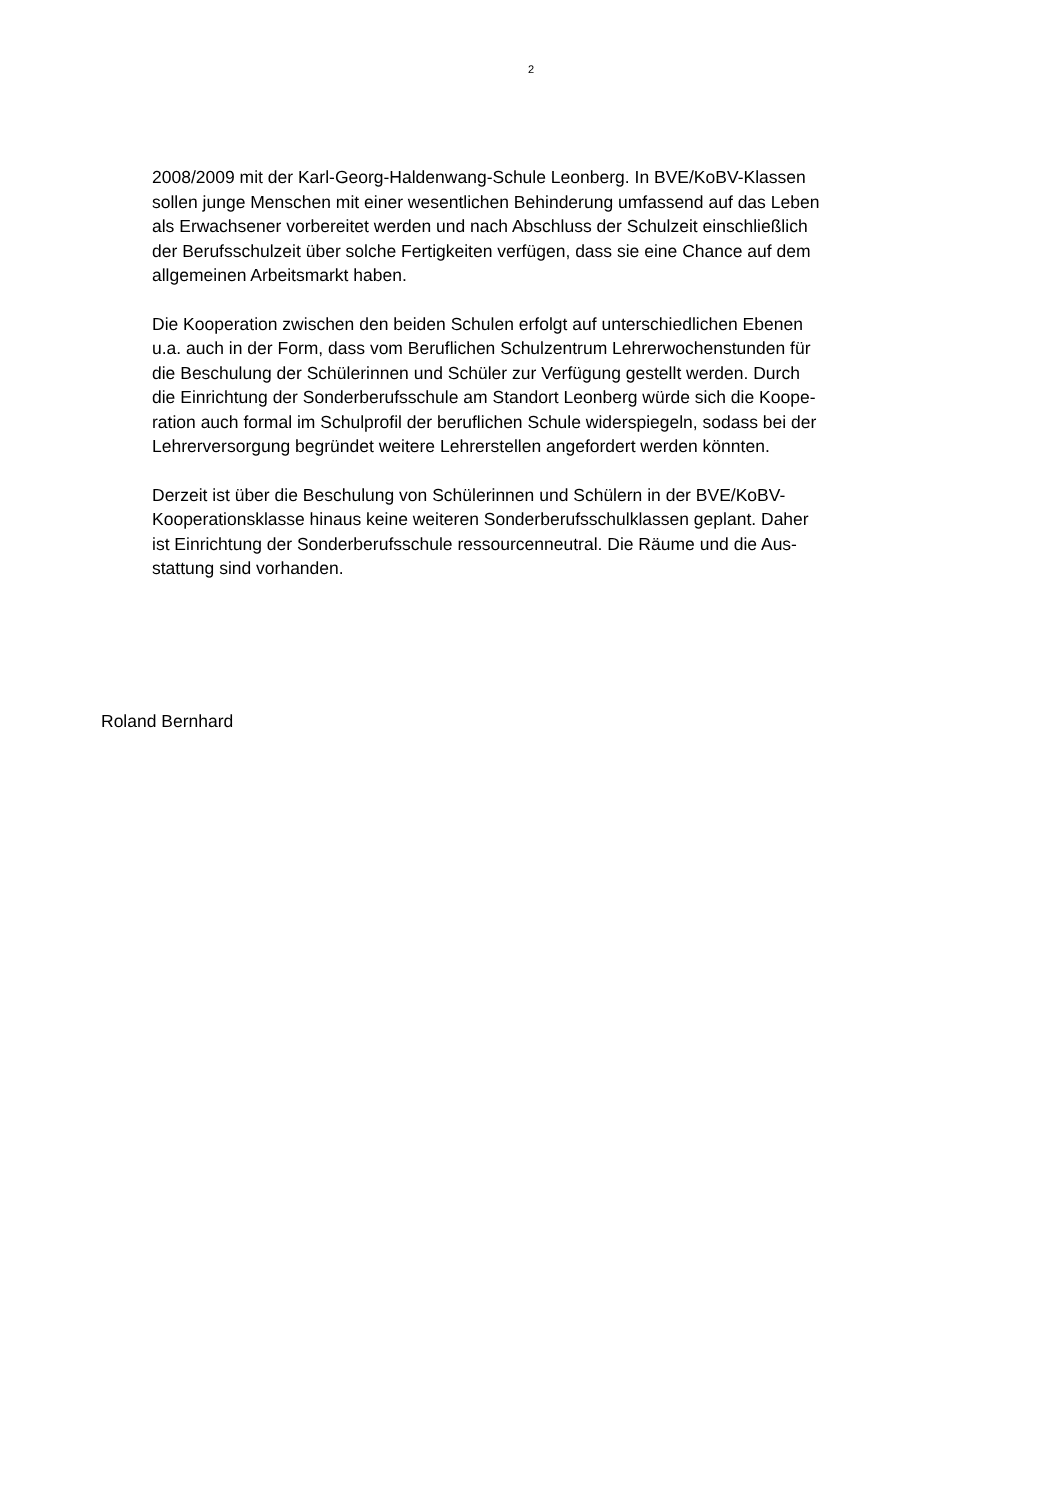2
2008/2009 mit der Karl-Georg-Haldenwang-Schule Leonberg. In BVE/KoBV-Klassen
sollen junge Menschen mit einer wesentlichen Behinderung umfassend auf das Leben
als Erwachsener vorbereitet werden und nach Abschluss der Schulzeit einschließlich
der Berufsschulzeit über solche Fertigkeiten verfügen, dass sie eine Chance auf dem
allgemeinen Arbeitsmarkt haben.
Die Kooperation zwischen den beiden Schulen erfolgt auf unterschiedlichen Ebenen
u.a. auch in der Form, dass vom Beruflichen Schulzentrum Lehrerwochenstunden für
die Beschulung der Schülerinnen und Schüler zur Verfügung gestellt werden. Durch
die Einrichtung der Sonderberufsschule am Standort Leonberg würde sich die Koope-
ration auch formal im Schulprofil der beruflichen Schule widerspiegeln, sodass bei der
Lehrerversorgung begründet weitere Lehrerstellen angefordert werden könnten.
Derzeit ist über die Beschulung von Schülerinnen und Schülern in der BVE/KoBV-
Kooperationsklasse hinaus keine weiteren Sonderberufsschulklassen geplant. Daher
ist Einrichtung der Sonderberufsschule ressourcenneutral. Die Räume und die Aus-
stattung sind vorhanden.
Roland Bernhard